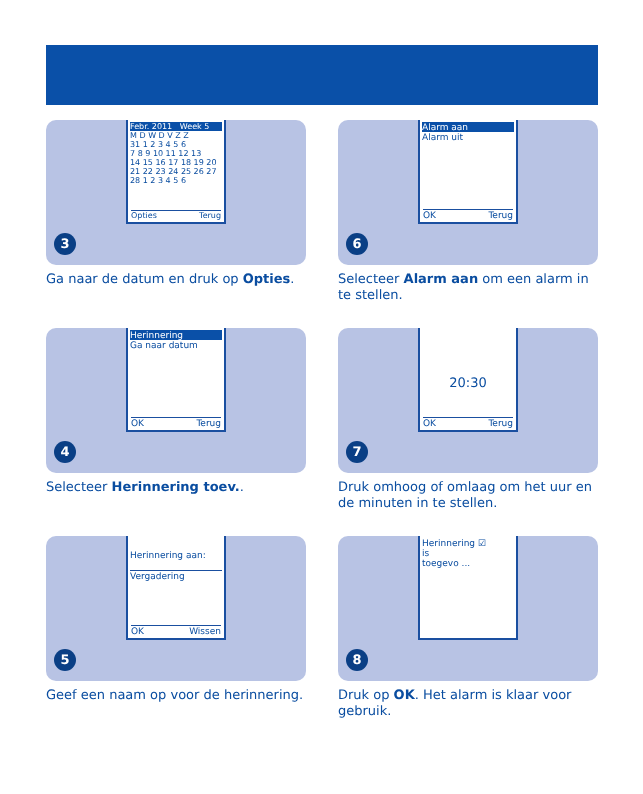Febr. 2011 Week 5
M D W D V Z Z
31 1 2 3 4 5 6
7 8 9 10 11 12 13
14 15 16 17 18 19 20
21 22 23 24 25 26 27
28 1 2 3 4 5 6
Opties Terug
3
Ga naar de datum en druk op Opties.
Alarm aan
Alarm uit
OK Terug
6
Selecteer Alarm aan om een alarm in te stellen.
Herinnering
Ga naar datum
OK Terug
4
Selecteer Herinnering toev..
20:30
OK Terug
7
Druk omhoog of omlaag om het uur en de minuten in te stellen.
Herinnering aan:
Vergadering
OK Wissen
5
Geef een naam op voor de herinnering.
Herinnering ☑
is
toegevo ...
8
Druk op OK. Het alarm is klaar voor gebruik.